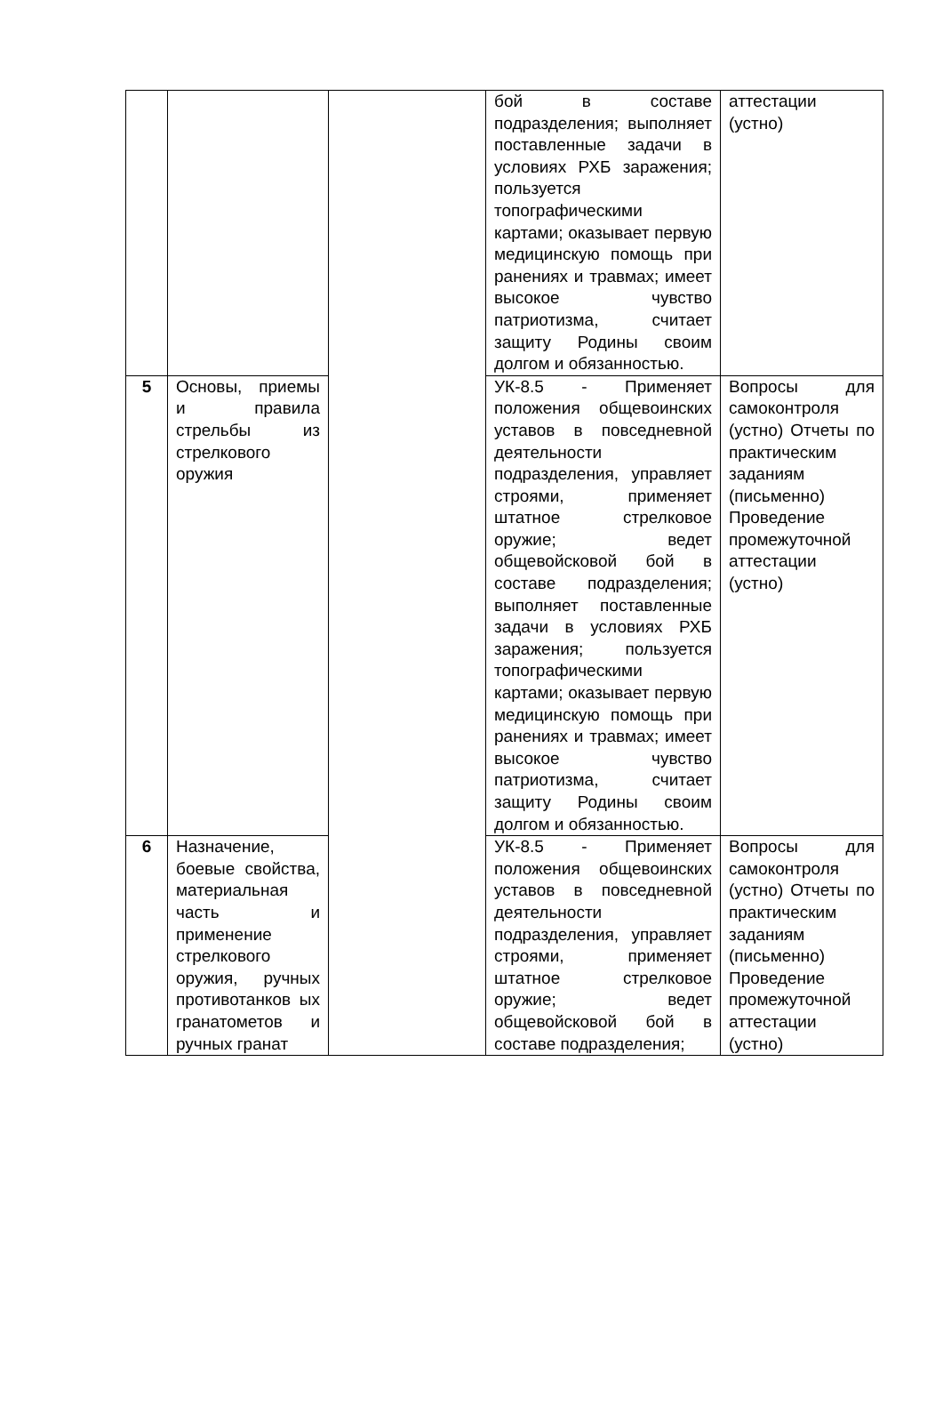| | | | бой в составе подразделения; выполняет поставленные задачи в условиях РХБ заражения; пользуется топографическими картами; оказывает первую медицинскую помощь при ранениях и травмах; имеет высокое чувство патриотизма, считает защиту Родины своим долгом и обязанностью. | аттестации (устно) |
| 5 | Основы, приемы и правила стрельбы из стрелкового оружия | | УК-8.5 - Применяет положения общевоинских уставов в повседневной деятельности подразделения, управляет строями, применяет штатное стрелковое оружие; ведет общевойсковой бой в составе подразделения; выполняет поставленные задачи в условиях РХБ заражения; пользуется топографическими картами; оказывает первую медицинскую помощь при ранениях и травмах; имеет высокое чувство патриотизма, считает защиту Родины своим долгом и обязанностью. | Вопросы для самоконтроля (устно) Отчеты по практическим заданиям (письменно) Проведение промежуточной аттестации (устно) |
| 6 | Назначение, боевые свойства, материальная часть и применение стрелкового оружия, ручных противотанков ых гранатометов и ручных гранат | | УК-8.5 - Применяет положения общевоинских уставов в повседневной деятельности подразделения, управляет строями, применяет штатное стрелковое оружие; ведет общевойсковой бой в составе подразделения; | Вопросы для самоконтроля (устно) Отчеты по практическим заданиям (письменно) Проведение промежуточной аттестации (устно) |